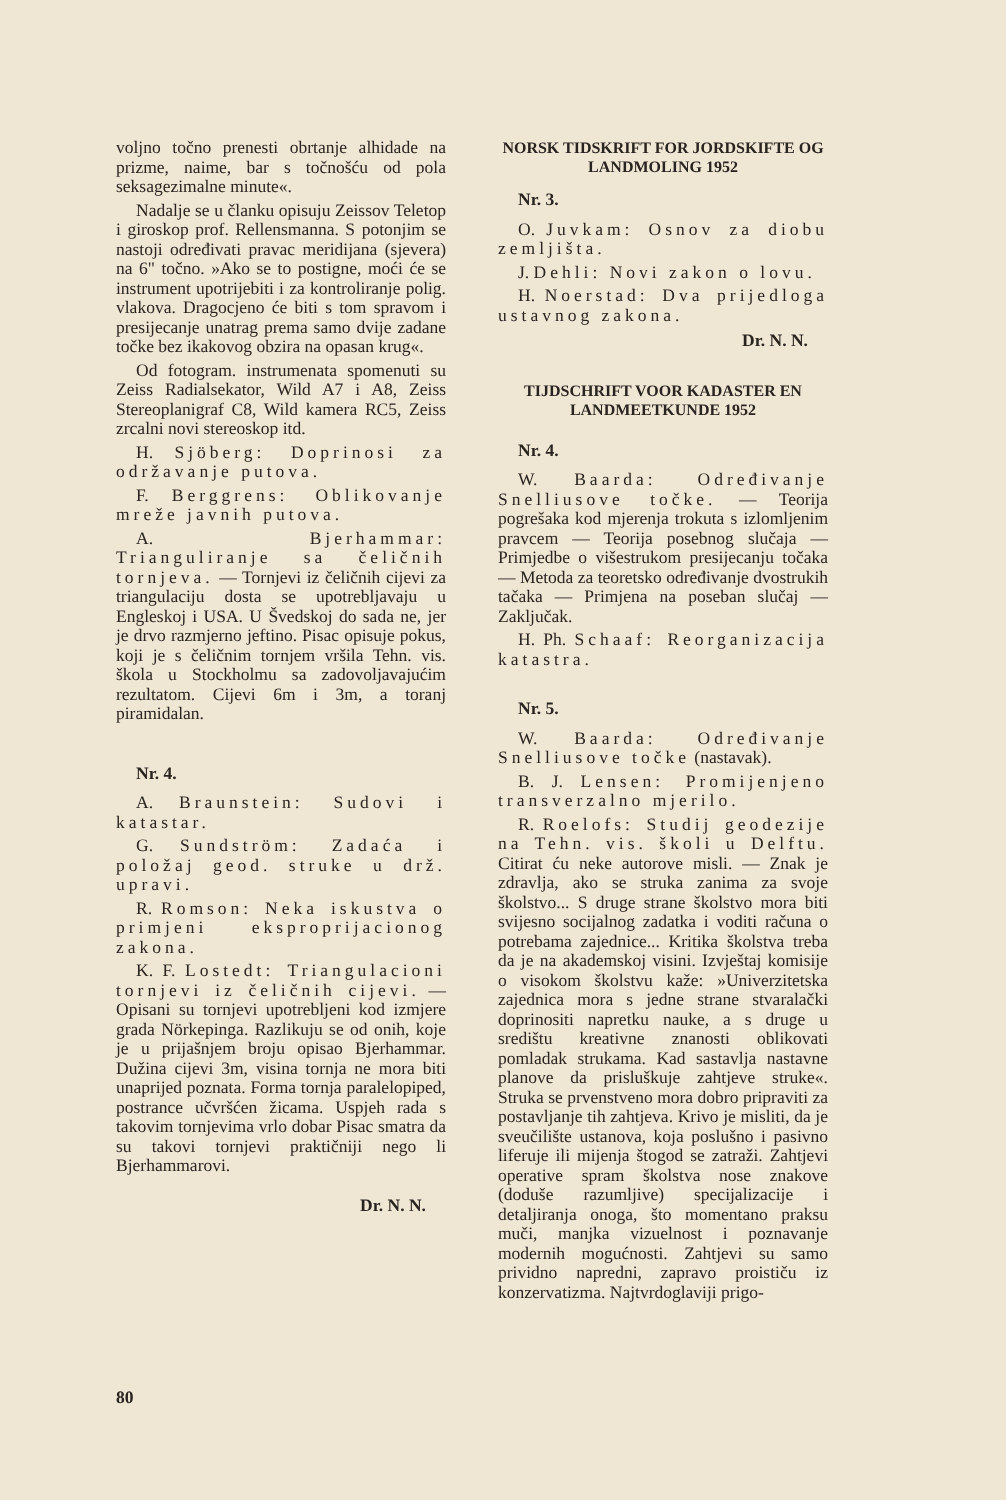voljno točno prenesti obrtanje alhidade na prizme, naime, bar s točnošću od pola seksagezimalne minute«.
Nadalje se u članku opisuju Zeissov Teletop i giroskop prof. Rellensmanna. S potonjim se nastoji određivati pravac meridijana (sjevera) na 6" točno. »Ako se to postigne, moći će se instrument upotrijebiti i za kontroliranje polig. vlakova. Dragocjeno će biti s tom spravom i presijecanje unatrag prema samo dvije zadane točke bez ikakovog obzira na opasan krug«.
Od fotogram. instrumenata spomenuti su Zeiss Radialsekator, Wild A7 i A8, Zeiss Stereoplanigraf C8, Wild kamera RC5, Zeiss zrcalni novi stereoskop itd.
H. Sjöberg: Doprinosi za održavanje putova.
F. Berggrens: Oblikovanje mreže javnih putova.
A. Bjerhammar: Trianguliranje sa čeličnih tornjeva. — Tornjevi iz čeličnih cijevi za triangulaciju dosta se upotrebljavaju u Engleskoj i USA. U Švedskoj do sada ne, jer je drvo razmjerno jeftino. Pisac opisuje pokus, koji je s čeličnim tornjem vršila Tehn. vis. škola u Stockholmu sa zadovoljavajućim rezultatom. Cijevi 6m i 3m, a toranj piramidalan.
Nr. 4.
A. Braunstein: Sudovi i katastar.
G. Sundström: Zadaća i položaj geod. struke u drž. upravi.
R. Romson: Neka iskustva o primjeni eksproprijacionog zakona.
K. F. Lostedt: Triangulacioni tornjevi iz čeličnih cijevi. — Opisani su tornjevi upotrebljeni kod izmjere grada Nörkepinga. Razlikuju se od onih, koje je u prijašnjem broju opisao Bjerhammar. Dužina cijevi 3m, visina tornja ne mora biti unaprijed poznata. Forma tornja paralelopiped, postrance učvršćen žicama. Uspjeh rada s takovim tornjevima vrlo dobar Pisac smatra da su takovi tornjevi praktičniji nego li Bjerhammarovi.
Dr. N. N.
NORSK TIDSKRIFT FOR JORDSKIFTE OG LANDMOLING 1952
Nr. 3.
O. Juvkam: Osnov za diobu zemljišta.
J. Dehli: Novi zakon o lovu.
H. Noerstad: Dva prijedloga ustavnog zakona.
Dr. N. N.
TIJDSCHRIFT VOOR KADASTER EN LANDMEETKUNDE 1952
Nr. 4.
W. Baarda: Određivanje Snelliusove točke. — Teorija pogrešaka kod mjerenja trokuta s izlomljenim pravcem — Teorija posebnog slučaja — Primjedbe o višestrukom presijecanju točaka — Metoda za teoretsko određivanje dvostrukih tačaka — Primjena na poseban slučaj — Zaključak.
H. Ph. Schaaf: Reorganizacija katastra.
Nr. 5.
W. Baarda: Određivanje Snelliusove točke (nastavak).
B. J. Lensen: Promijenjeno transverzalno mjerilo.
R. Roelofs: Studij geodezije na Tehn. vis. školi u Delftu. Citirat ću neke autorove misli. — Znak je zdravlja, ako se struka zanima za svoje školstvo... S druge strane školstvo mora biti svijesno socijalnog zadatka i voditi računa o potrebama zajednice... Kritika školstva treba da je na akademskoj visini. Izvještaj komisije o visokom školstvu kaže: »Univerzitetska zajednica mora s jedne strane stvaralački doprinositi napretku nauke, a s druge u središtu kreativne znanosti oblikovati pomladak strukama. Kad sastavlja nastavne planove da prisluškuje zahtjeve struke«. Struka se prvenstveno mora dobro pripraviti za postavljanje tih zahtjeva. Krivo je misliti, da je sveučilište ustanova, koja poslušno i pasivno liferuje ili mijenja štogod se zatraži. Zahtjevi operative spram školstva nose znakove (doduše razumljive) specijalizacije i detaljiranja onoga, što momentano praksu muči, manjka vizuelnost i poznavanje modernih mogućnosti. Zahtjevi su samo prividno napredni, zapravo proističu iz konzervatizma. Najtvrdoglaviji prigo-
80